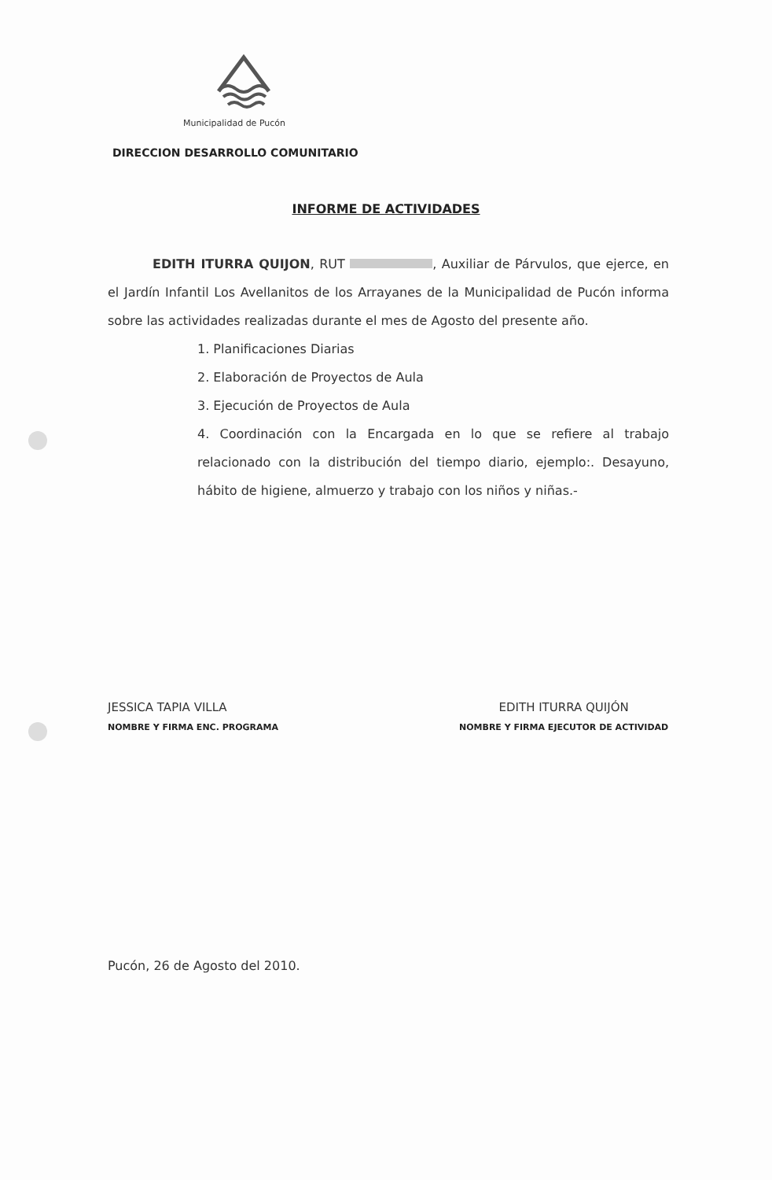Municipalidad de Pucón
DIRECCION DESARROLLO COMUNITARIO
INFORME DE ACTIVIDADES
EDITH ITURRA QUIJON, RUT , Auxiliar de Párvulos, que ejerce, en el Jardín Infantil Los Avellanitos de los Arrayanes de la Municipalidad de Pucón informa sobre las actividades realizadas durante el mes de Agosto del presente año.
1. Planificaciones Diarias
2. Elaboración de Proyectos de Aula
3. Ejecución de Proyectos de Aula
4. Coordinación con la Encargada en lo que se refiere al trabajo relacionado con la distribución del tiempo diario, ejemplo:. Desayuno, hábito de higiene, almuerzo y trabajo con los niños y niñas.-
JESSICA TAPIA VILLA
NOMBRE Y FIRMA ENC. PROGRAMA
EDITH ITURRA QUIJÓN
NOMBRE Y FIRMA EJECUTOR DE ACTIVIDAD
Pucón, 26 de Agosto del 2010.